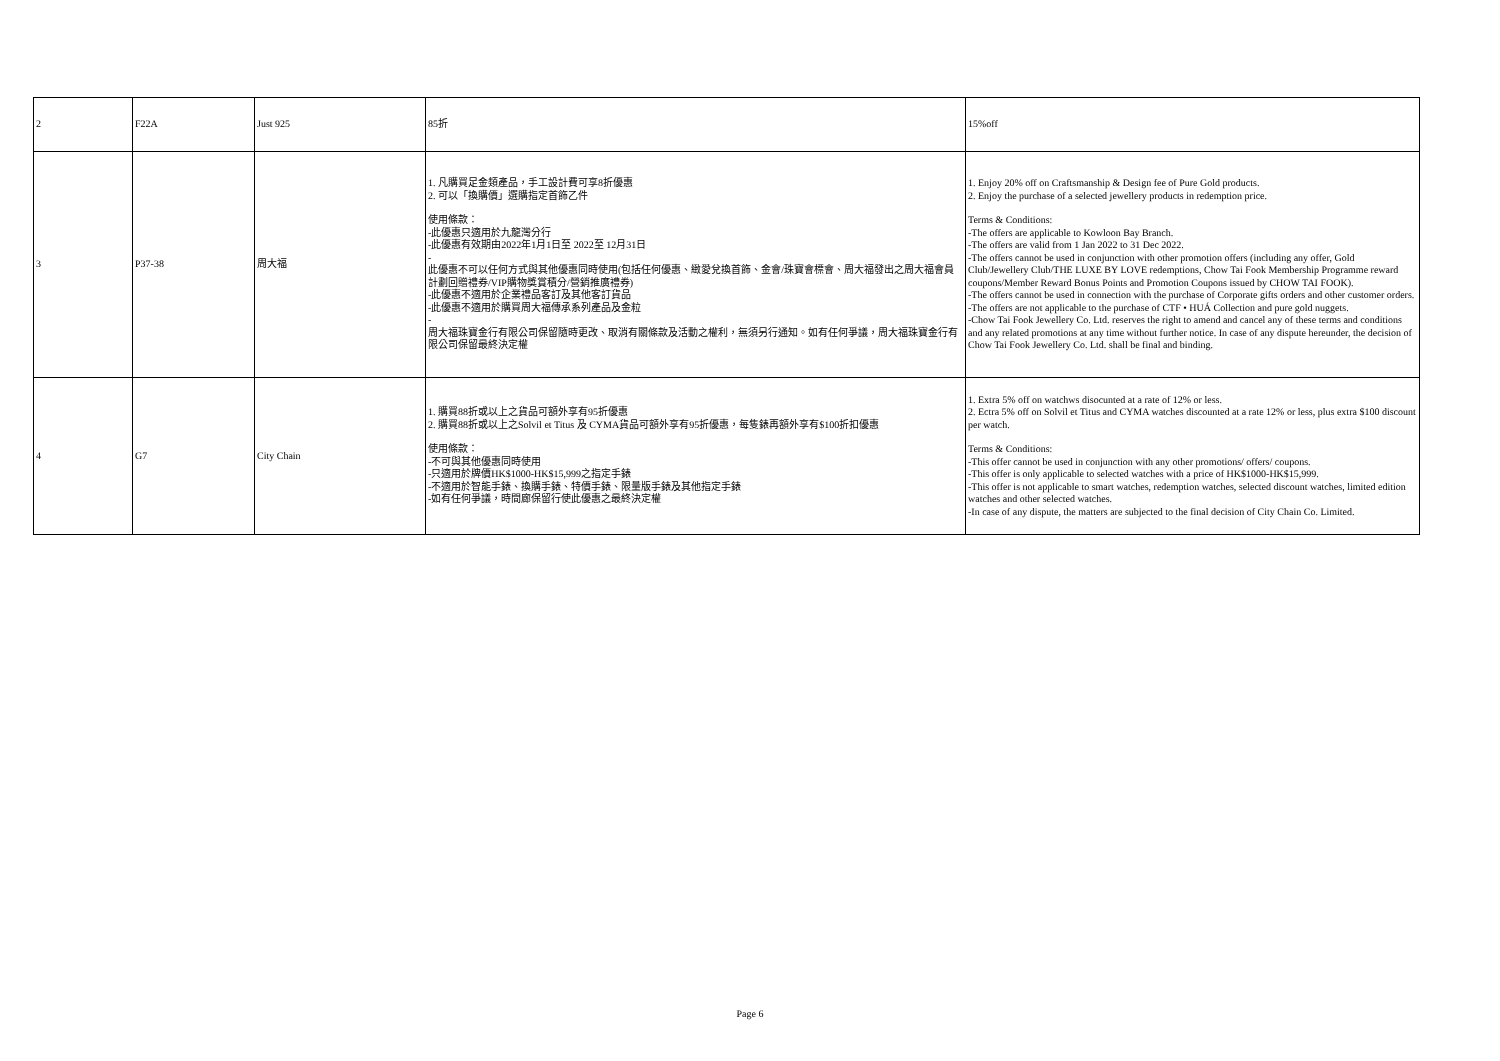| 2 | F22A | Just 925 | 85折 | 15%off |
| 3 | P37-38 | 周大福 | 1. 凡購買足金類產品，手工設計費可享8折優惠 2. 可以「換購價」選購指定首飾乙件 使用條款： -此優惠只適用於九龍灣分行 -此優惠有效期由2022年1月1日至 2022至 12月31日 - 此優惠不可以任何方式與其他優惠同時使用(包括任何優惠、緻愛兌換首飾、金會/珠寶會標會、周大福發出之周大福會員計劃回贈禮券/VIP購物獎賞積分/營銷推廣禮券) -此優惠不適用於企業禮品客訂及其他客訂貨品 -此優惠不適用於購買周大福傳承系列產品及金粒 - 周大福珠寶金行有限公司保留隨時更改、取消有關條款及活動之權利，無須另行通知。如有任何爭議，周大福珠寶金行有限公司保留最終決定權 | 1. Enjoy 20% off on Craftsmanship & Design fee of Pure Gold products. 2. Enjoy the purchase of a selected jewellery products in redemption price. Terms & Conditions: -The offers are applicable to Kowloon Bay Branch. -The offers are valid from 1 Jan 2022 to 31 Dec 2022. -The offers cannot be used in conjunction with other promotion offers (including any offer, Gold Club/Jewellery Club/THE LUXE BY LOVE redemptions, Chow Tai Fook Membership Programme reward coupons/Member Reward Bonus Points and Promotion Coupons issued by CHOW TAI FOOK). -The offers cannot be used in connection with the purchase of Corporate gifts orders and other customer orders. -The offers are not applicable to the purchase of CTF • HUÁ Collection and pure gold nuggets. -Chow Tai Fook Jewellery Co. Ltd. reserves the right to amend and cancel any of these terms and conditions and any related promotions at any time without further notice. In case of any dispute hereunder, the decision of Chow Tai Fook Jewellery Co. Ltd. shall be final and binding. |
| 4 | G7 | City Chain | 1. 購買88折或以上之貨品可額外享有95折優惠 2. 購買88折或以上之Solvil et Titus 及 CYMA貨品可額外享有95折優惠，每隻錶再額外享有$100折扣優惠 使用條款： -不可與其他優惠同時使用 -只適用於牌價HK$1000-HK$15,999之指定手錶 -不適用於智能手錶、換購手錶、特價手錶、限量版手錶及其他指定手錶 -如有任何爭議，時間廊保留行使此優惠之最終決定權 | 1. Extra 5% off on watchws disocunted at a rate of 12% or less. 2. Ectra 5% off on Solvil et Titus and CYMA watches discounted at a rate 12% or less, plus extra $100 discount per watch. Terms & Conditions: -This offer cannot be used in conjunction with any other promotions/ offers/ coupons. -This offer is only applicable to selected watches with a price of HK$1000-HK$15,999. -This offer is not applicable to smart watches, redemption watches, selected discount watches, limited edition watches and other selected watches. -In case of any dispute, the matters are subjected to the final decision of City Chain Co. Limited. |
Page 6